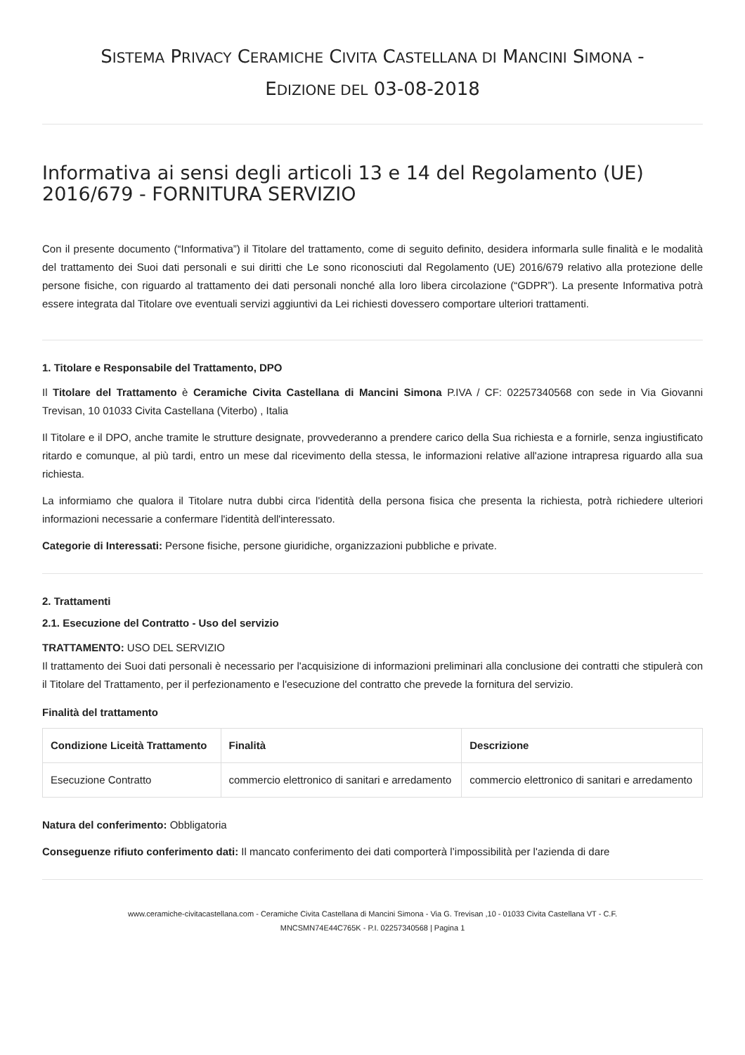SISTEMA PRIVACY CERAMICHE CIVITA CASTELLANA DI MANCINI SIMONA -
EDIZIONE DEL 03-08-2018
Informativa ai sensi degli articoli 13 e 14 del Regolamento (UE) 2016/679 - FORNITURA SERVIZIO
Con il presente documento (“Informativa”) il Titolare del trattamento, come di seguito definito, desidera informarla sulle finalità e le modalità del trattamento dei Suoi dati personali e sui diritti che Le sono riconosciuti dal Regolamento (UE) 2016/679 relativo alla protezione delle persone fisiche, con riguardo al trattamento dei dati personali nonché alla loro libera circolazione (“GDPR”). La presente Informativa potrà essere integrata dal Titolare ove eventuali servizi aggiuntivi da Lei richiesti dovessero comportare ulteriori trattamenti.
1. Titolare e Responsabile del Trattamento, DPO
Il Titolare del Trattamento è Ceramiche Civita Castellana di Mancini Simona P.IVA / CF: 02257340568 con sede in Via Giovanni Trevisan, 10 01033 Civita Castellana (Viterbo) , Italia
Il Titolare e il DPO, anche tramite le strutture designate, provvederanno a prendere carico della Sua richiesta e a fornirle, senza ingiustificato ritardo e comunque, al più tardi, entro un mese dal ricevimento della stessa, le informazioni relative all'azione intrapresa riguardo alla sua richiesta.
La informiamo che qualora il Titolare nutra dubbi circa l'identità della persona fisica che presenta la richiesta, potrà richiedere ulteriori informazioni necessarie a confermare l'identità dell'interessato.
Categorie di Interessati: Persone fisiche, persone giuridiche, organizzazioni pubbliche e private.
2. Trattamenti
2.1. Esecuzione del Contratto - Uso del servizio
TRATTAMENTO: USO DEL SERVIZIO
Il trattamento dei Suoi dati personali è necessario per l'acquisizione di informazioni preliminari alla conclusione dei contratti che stipulerà con il Titolare del Trattamento, per il perfezionamento e l'esecuzione del contratto che prevede la fornitura del servizio.
Finalità del trattamento
| Condizione Liceità Trattamento | Finalità | Descrizione |
| --- | --- | --- |
| Esecuzione Contratto | commercio elettronico di sanitari e arredamento | commercio elettronico di sanitari e arredamento |
Natura del conferimento: Obbligatoria
Conseguenze rifiuto conferimento dati: Il mancato conferimento dei dati comporterà l’impossibilità per l'azienda di dare
www.ceramiche-civitacastellana.com - Ceramiche Civita Castellana di Mancini Simona - Via G. Trevisan ,10 - 01033 Civita Castellana VT - C.F.
MNCSMN74E44C765K - P.I. 02257340568 | Pagina 1